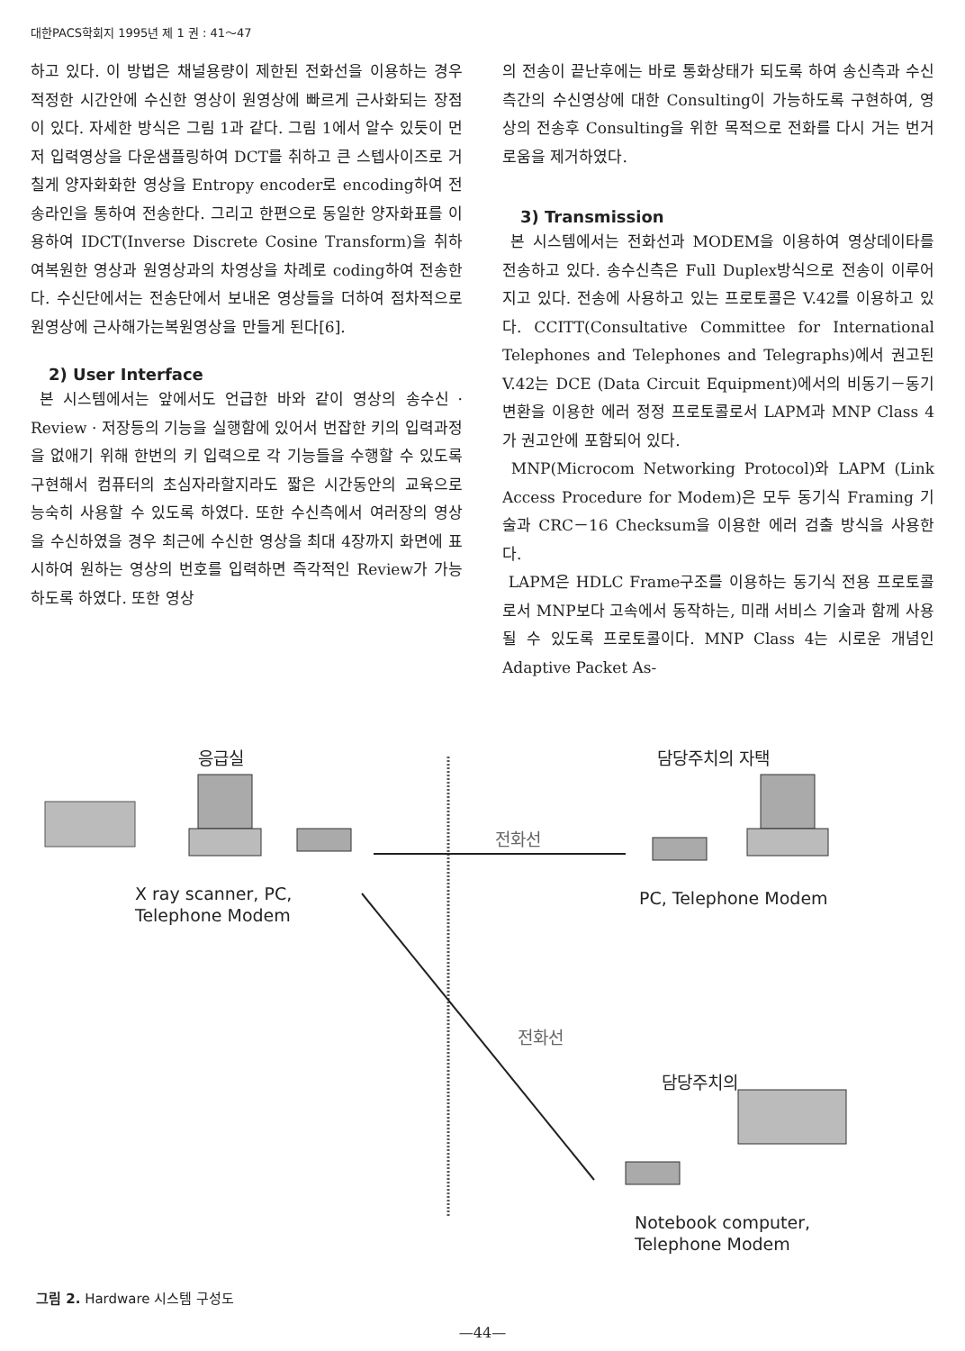대한PACS학회지 1995년 제 1 권 : 41～47
하고 있다. 이 방법은 채널용량이 제한된 전화선을 이용하는 경우 적정한 시간안에 수신한 영상이 원영상에 빠르게 근사화되는 장점이 있다. 자세한 방식은 그림 1과 같다. 그림 1에서 알수 있듯이 먼저 입력영상을 다운샘플링하여 DCT를 취하고 큰 스텝사이즈로 거칠게 양자화화한 영상을 Entropy encoder로 encoding하여 전송라인을 통하여 전송한다. 그리고 한편으로 동일한 양자화표를 이용하여 IDCT(Inverse Discrete Cosine Transform)을 취하여복원한 영상과 원영상과의 차영상을 차례로 coding하여 전송한다. 수신단에서는 전송단에서 보내온 영상들을 더하여 점차적으로 원영상에 근사해가는복원영상을 만들게 된다[6].
2) User Interface
본 시스템에서는 앞에서도 언급한 바와 같이 영상의 송수신 · Review · 저장등의 기능을 실행함에 있어서 번잡한 키의 입력과정을 없애기 위해 한번의 키 입력으로 각 기능들을 수행할 수 있도록 구현해서 컴퓨터의 초심자라할지라도 짧은 시간동안의 교육으로 능숙히 사용할 수 있도록 하였다. 또한 수신측에서 여러장의 영상을 수신하였을 경우 최근에 수신한 영상을 최대 4장까지 화면에 표시하여 원하는 영상의 번호를 입력하면 즉각적인 Review가 가능하도록 하였다. 또한 영상
의 전송이 끝난후에는 바로 통화상태가 되도록 하여 송신측과 수신측간의 수신영상에 대한 Consulting이 가능하도록 구현하여, 영상의 전송후 Consulting을 위한 목적으로 전화를 다시 거는 번거로움을 제거하였다.
3) Transmission
본 시스템에서는 전화선과 MODEM을 이용하여 영상데이타를 전송하고 있다. 송수신측은 Full Duplex방식으로 전송이 이루어지고 있다. 전송에 사용하고 있는 프로토콜은 V.42를 이용하고 있다. CCITT(Consultative Committee for International Telephones and Telephones and Telegraphs)에서 권고된 V.42는 DCE (Data Circuit Equipment)에서의 비동기－동기 변환을 이용한 에러 정정 프로토콜로서 LAPM과 MNP Class 4가 권고안에 포함되어 있다.
MNP(Microcom Networking Protocol)와 LAPM (Link Access Procedure for Modem)은 모두 동기식 Framing 기술과 CRC－16 Checksum을 이용한 에러 검출 방식을 사용한다.
LAPM은 HDLC Frame구조를 이용하는 동기식 전용 프로토콜로서 MNP보다 고속에서 동작하는, 미래 서비스 기술과 함께 사용될 수 있도록 프로토콜이다. MNP Class 4는 시로운 개념인 Adaptive Packet As-
응급실 담당주치의 자택
전화선
X ray scanner, PC,
Telephone Modem
PC, Telephone Modem
전화선
담당주치의
Notebook computer,
Telephone Modem
그림 2. Hardware 시스템 구성도
—44—